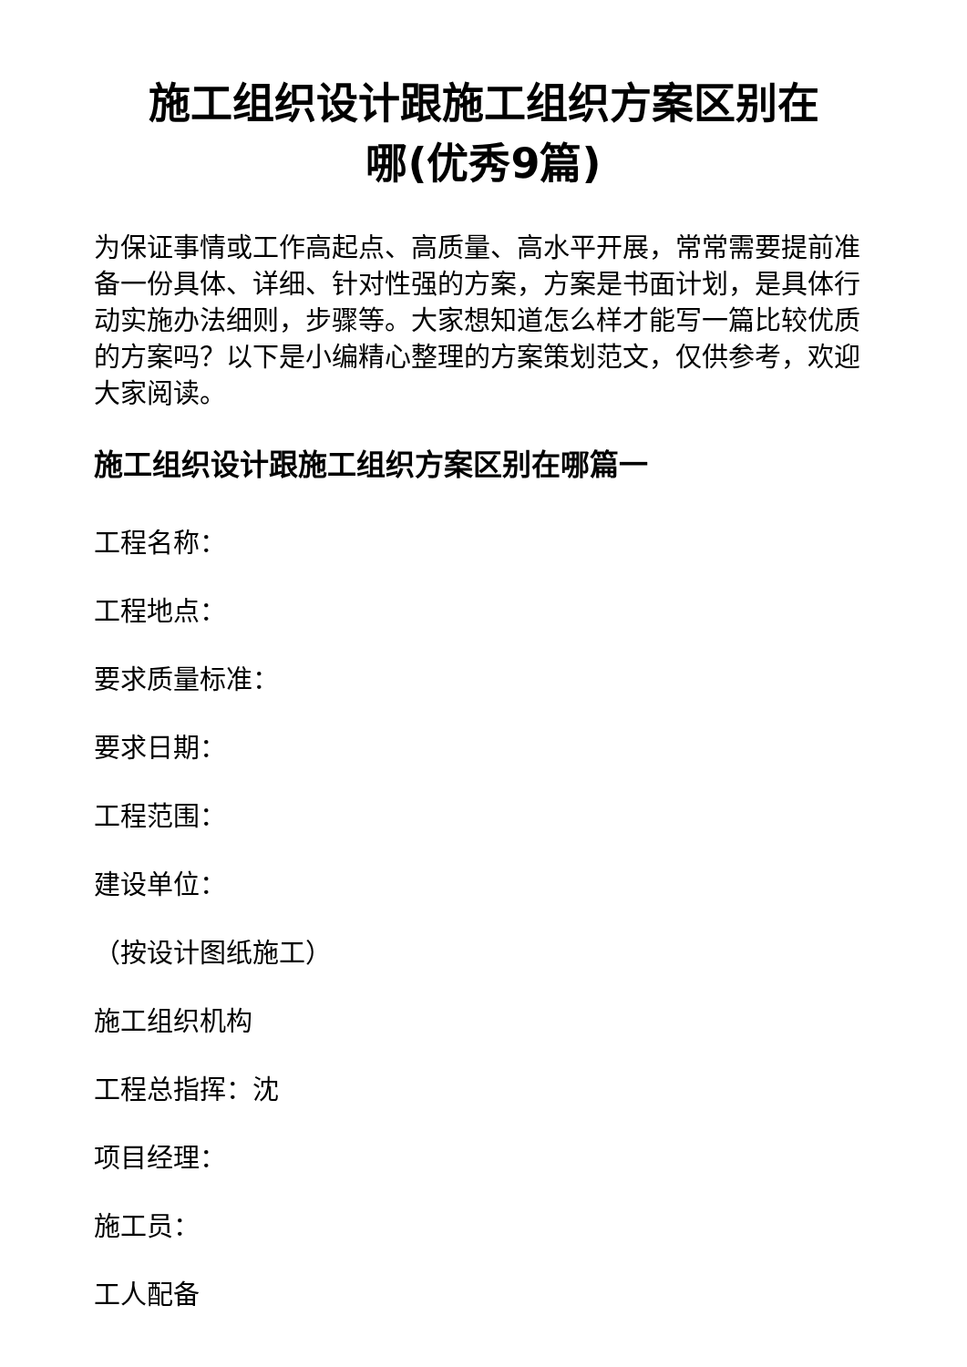施工组织设计跟施工组织方案区别在
哪(优秀9篇)
为保证事情或工作高起点、高质量、高水平开展，常常需要提前准备一份具体、详细、针对性强的方案，方案是书面计划，是具体行动实施办法细则，步骤等。大家想知道怎么样才能写一篇比较优质的方案吗？以下是小编精心整理的方案策划范文，仅供参考，欢迎大家阅读。
施工组织设计跟施工组织方案区别在哪篇一
工程名称：
工程地点：
要求质量标准：
要求日期：
工程范围：
建设单位：
（按设计图纸施工）
施工组织机构
工程总指挥：沈
项目经理：
施工员：
工人配备